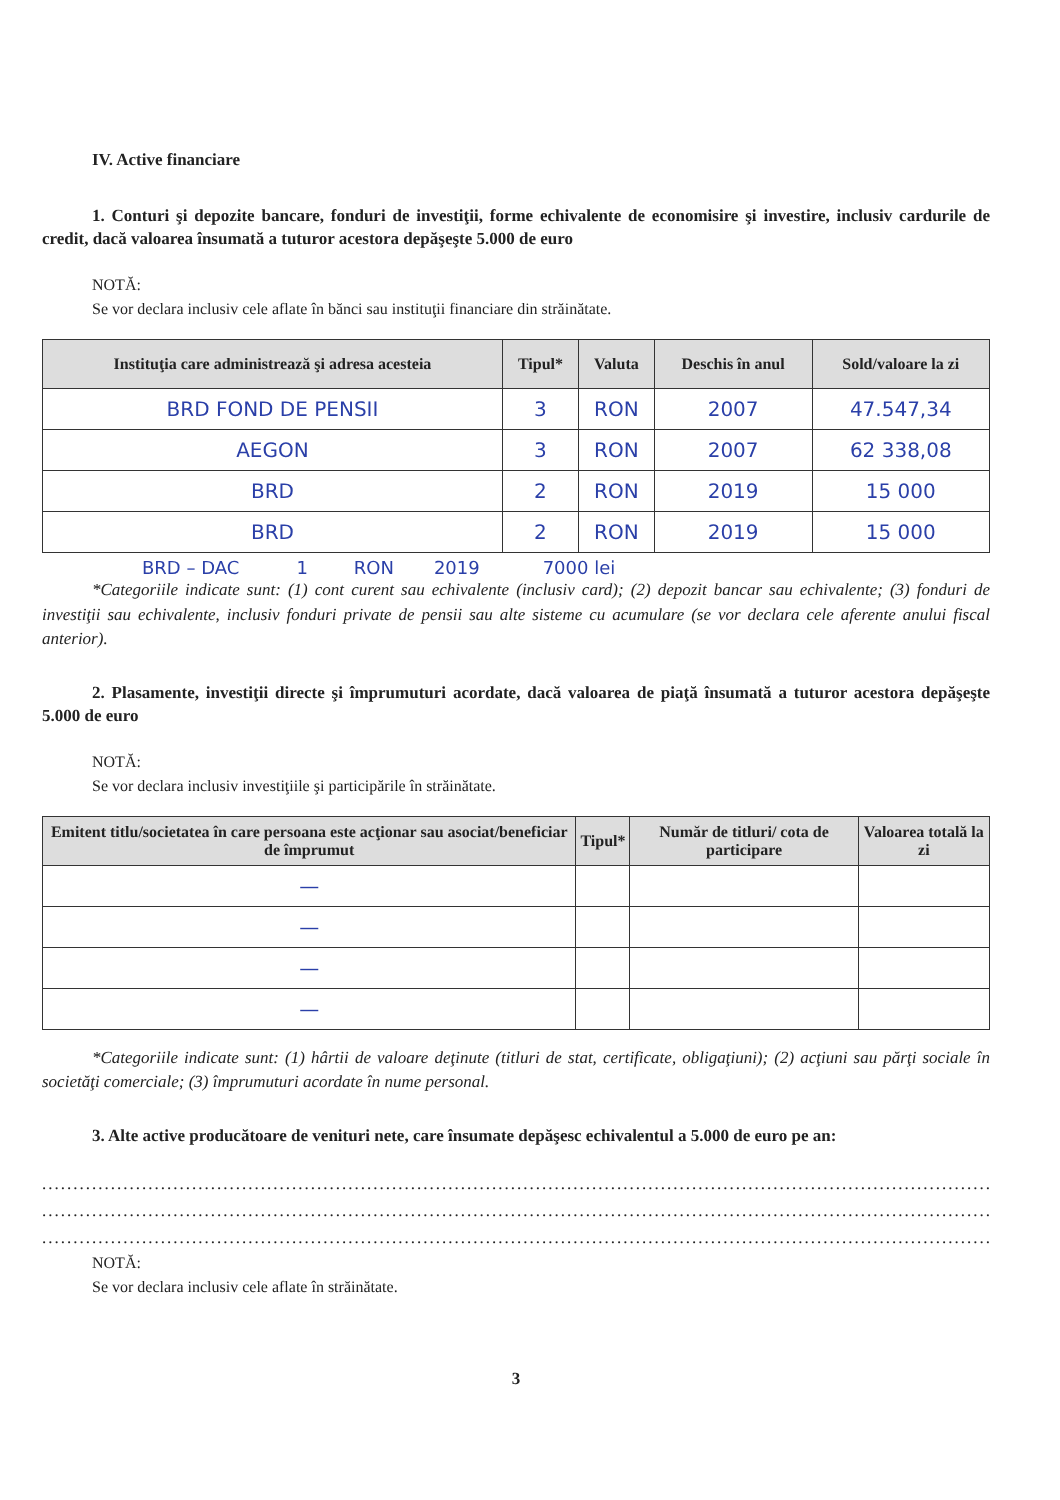IV. Active financiare
1. Conturi şi depozite bancare, fonduri de investiţii, forme echivalente de economisire şi investire, inclusiv cardurile de credit, dacă valoarea însumată a tuturor acestora depăşeşte 5.000 de euro
NOTĂ:
Se vor declara inclusiv cele aflate în bănci sau instituţii financiare din străinătate.
| Instituţia care administrează şi adresa acesteia | Tipul* | Valuta | Deschis în anul | Sold/valoare la zi |
| --- | --- | --- | --- | --- |
| BRD FOND DE PENSII | 3 | RON | 2007 | 47.547,34 |
| AEGON | 3 | RON | 2007 | 62 338,08 |
| BRD | 2 | RON | 2019 | 15 000 |
| BRD | 2 | RON | 2019 | 15 000 |
BRD – DAC 1 RON 2019 7000 lei
*Categoriile indicate sunt: (1) cont curent sau echivalente (inclusiv card); (2) depozit bancar sau echivalente; (3) fonduri de investiţii sau echivalente, inclusiv fonduri private de pensii sau alte sisteme cu acumulare (se vor declara cele aferente anului fiscal anterior).
2. Plasamente, investiţii directe şi împrumuturi acordate, dacă valoarea de piaţă însumată a tuturor acestora depăşeşte 5.000 de euro
NOTĂ:
Se vor declara inclusiv investiţiile şi participările în străinătate.
| Emitent titlu/societatea în care persoana este acţionar sau asociat/beneficiar de împrumut | Tipul* | Număr de titluri/ cota de participare | Valoarea totală la zi |
| --- | --- | --- | --- |
| — | | | |
| — | | | |
| — | | | |
| — | | | |
*Categoriile indicate sunt: (1) hârtii de valoare deţinute (titluri de stat, certificate, obligaţiuni); (2) acţiuni sau părţi sociale în societăţi comerciale; (3) împrumuturi acordate în nume personal.
3. Alte active producătoare de venituri nete, care însumate depăşesc echivalentul a 5.000 de euro pe an:
..........................................................................................................................................................................
..........................................................................................................................................................................
..........................................................................................................................................................................
NOTĂ:
Se vor declara inclusiv cele aflate în străinătate.
3